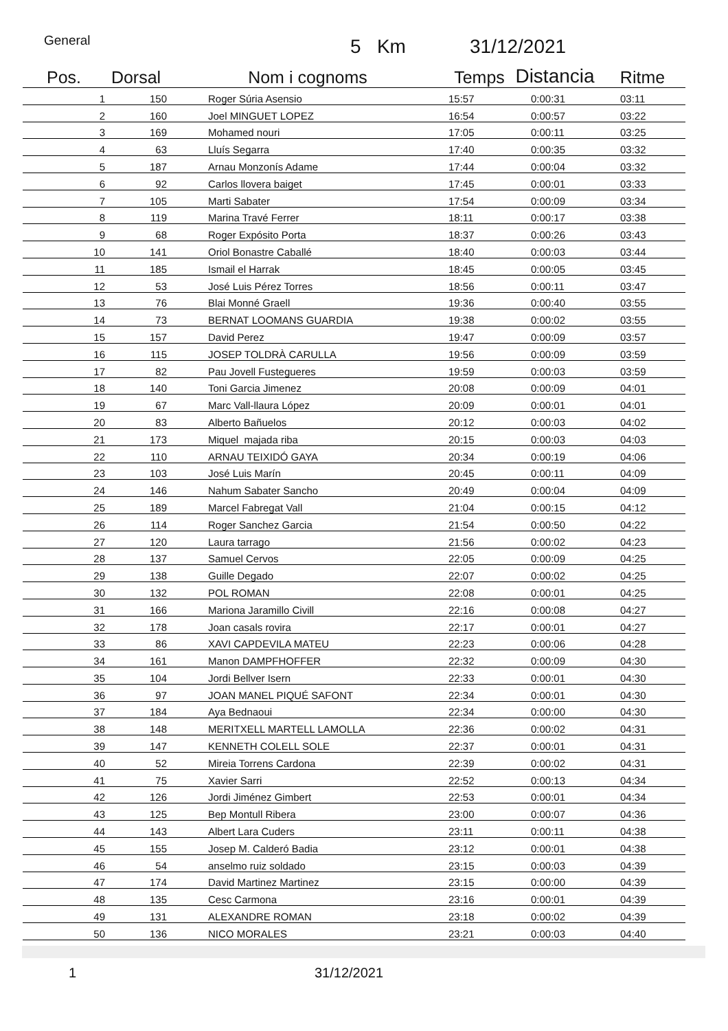General 5 Km 31/12/2021
| Pos. | Dorsal | Nom i cognoms | Temps | Distancia | Ritme |
| --- | --- | --- | --- | --- | --- |
| 1 | 150 | Roger Súria Asensio | 15:57 | 0:00:31 | 03:11 |
| 2 | 160 | Joel MINGUET LOPEZ | 16:54 | 0:00:57 | 03:22 |
| 3 | 169 | Mohamed nouri | 17:05 | 0:00:11 | 03:25 |
| 4 | 63 | Lluís Segarra | 17:40 | 0:00:35 | 03:32 |
| 5 | 187 | Arnau Monzonís Adame | 17:44 | 0:00:04 | 03:32 |
| 6 | 92 | Carlos llovera baiget | 17:45 | 0:00:01 | 03:33 |
| 7 | 105 | Marti Sabater | 17:54 | 0:00:09 | 03:34 |
| 8 | 119 | Marina Travé Ferrer | 18:11 | 0:00:17 | 03:38 |
| 9 | 68 | Roger Expósito Porta | 18:37 | 0:00:26 | 03:43 |
| 10 | 141 | Oriol Bonastre Caballé | 18:40 | 0:00:03 | 03:44 |
| 11 | 185 | Ismail el Harrak | 18:45 | 0:00:05 | 03:45 |
| 12 | 53 | José Luis Pérez Torres | 18:56 | 0:00:11 | 03:47 |
| 13 | 76 | Blai Monné Graell | 19:36 | 0:00:40 | 03:55 |
| 14 | 73 | BERNAT LOOMANS GUARDIA | 19:38 | 0:00:02 | 03:55 |
| 15 | 157 | David Perez | 19:47 | 0:00:09 | 03:57 |
| 16 | 115 | JOSEP TOLDRÀ CARULLA | 19:56 | 0:00:09 | 03:59 |
| 17 | 82 | Pau Jovell Fustegueres | 19:59 | 0:00:03 | 03:59 |
| 18 | 140 | Toni Garcia Jimenez | 20:08 | 0:00:09 | 04:01 |
| 19 | 67 | Marc Vall-llaura López | 20:09 | 0:00:01 | 04:01 |
| 20 | 83 | Alberto Bañuelos | 20:12 | 0:00:03 | 04:02 |
| 21 | 173 | Miquel majada riba | 20:15 | 0:00:03 | 04:03 |
| 22 | 110 | ARNAU TEIXIDÓ GAYA | 20:34 | 0:00:19 | 04:06 |
| 23 | 103 | José Luis Marín | 20:45 | 0:00:11 | 04:09 |
| 24 | 146 | Nahum Sabater Sancho | 20:49 | 0:00:04 | 04:09 |
| 25 | 189 | Marcel Fabregat Vall | 21:04 | 0:00:15 | 04:12 |
| 26 | 114 | Roger Sanchez Garcia | 21:54 | 0:00:50 | 04:22 |
| 27 | 120 | Laura tarrago | 21:56 | 0:00:02 | 04:23 |
| 28 | 137 | Samuel Cervos | 22:05 | 0:00:09 | 04:25 |
| 29 | 138 | Guille Degado | 22:07 | 0:00:02 | 04:25 |
| 30 | 132 | POL ROMAN | 22:08 | 0:00:01 | 04:25 |
| 31 | 166 | Mariona Jaramillo Civill | 22:16 | 0:00:08 | 04:27 |
| 32 | 178 | Joan casals rovira | 22:17 | 0:00:01 | 04:27 |
| 33 | 86 | XAVI CAPDEVILA MATEU | 22:23 | 0:00:06 | 04:28 |
| 34 | 161 | Manon DAMPFHOFFER | 22:32 | 0:00:09 | 04:30 |
| 35 | 104 | Jordi Bellver Isern | 22:33 | 0:00:01 | 04:30 |
| 36 | 97 | JOAN MANEL PIQUÉ SAFONT | 22:34 | 0:00:01 | 04:30 |
| 37 | 184 | Aya Bednaoui | 22:34 | 0:00:00 | 04:30 |
| 38 | 148 | MERITXELL MARTELL LAMOLLA | 22:36 | 0:00:02 | 04:31 |
| 39 | 147 | KENNETH COLELL SOLE | 22:37 | 0:00:01 | 04:31 |
| 40 | 52 | Mireia Torrens Cardona | 22:39 | 0:00:02 | 04:31 |
| 41 | 75 | Xavier Sarri | 22:52 | 0:00:13 | 04:34 |
| 42 | 126 | Jordi Jiménez Gimbert | 22:53 | 0:00:01 | 04:34 |
| 43 | 125 | Bep Montull Ribera | 23:00 | 0:00:07 | 04:36 |
| 44 | 143 | Albert Lara Cuders | 23:11 | 0:00:11 | 04:38 |
| 45 | 155 | Josep M. Calderó Badia | 23:12 | 0:00:01 | 04:38 |
| 46 | 54 | anselmo ruiz soldado | 23:15 | 0:00:03 | 04:39 |
| 47 | 174 | David Martinez Martinez | 23:15 | 0:00:00 | 04:39 |
| 48 | 135 | Cesc Carmona | 23:16 | 0:00:01 | 04:39 |
| 49 | 131 | ALEXANDRE ROMAN | 23:18 | 0:00:02 | 04:39 |
| 50 | 136 | NICO MORALES | 23:21 | 0:00:03 | 04:40 |
1 31/12/2021